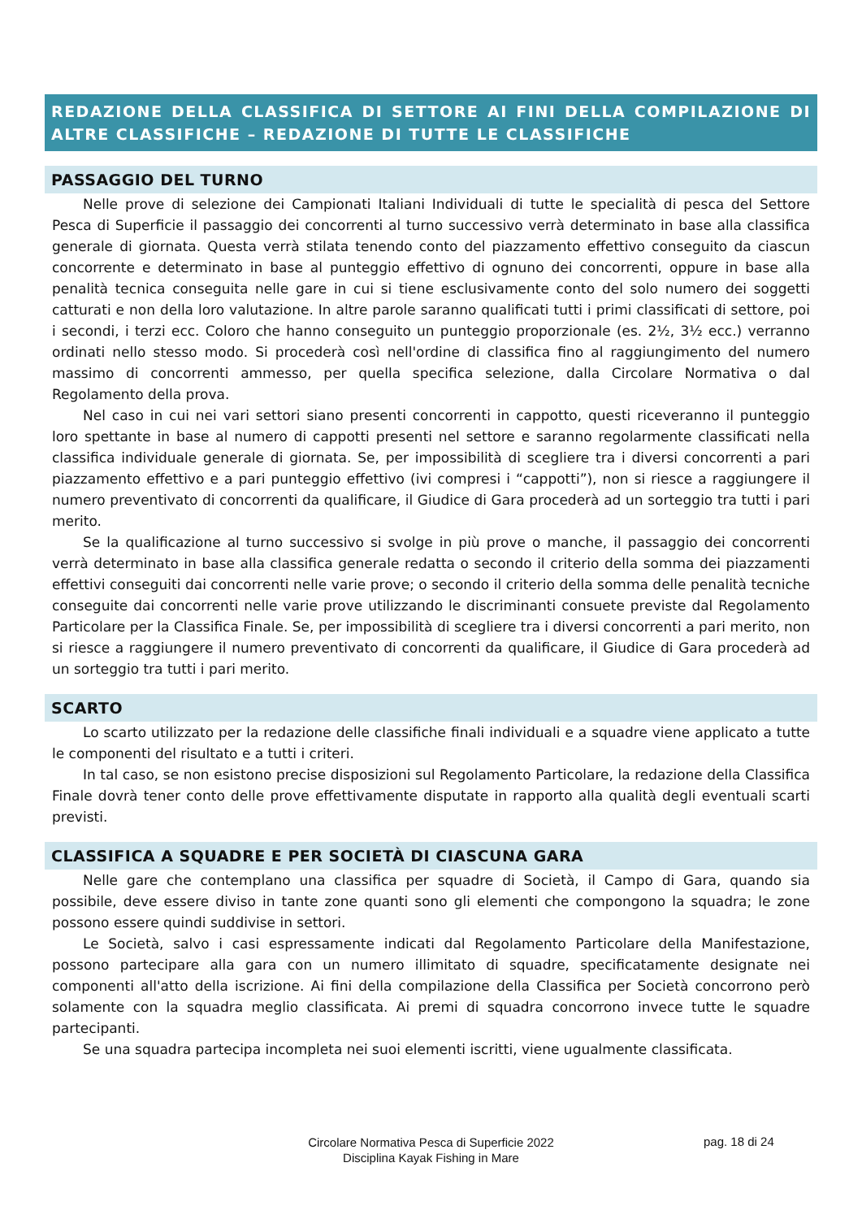REDAZIONE DELLA CLASSIFICA DI SETTORE AI FINI DELLA COMPILAZIONE DI ALTRE CLASSIFICHE – REDAZIONE DI TUTTE LE CLASSIFICHE
PASSAGGIO DEL TURNO
Nelle prove di selezione dei Campionati Italiani Individuali di tutte le specialità di pesca del Settore Pesca di Superficie il passaggio dei concorrenti al turno successivo verrà determinato in base alla classifica generale di giornata. Questa verrà stilata tenendo conto del piazzamento effettivo conseguito da ciascun concorrente e determinato in base al punteggio effettivo di ognuno dei concorrenti, oppure in base alla penalità tecnica conseguita nelle gare in cui si tiene esclusivamente conto del solo numero dei soggetti catturati e non della loro valutazione. In altre parole saranno qualificati tutti i primi classificati di settore, poi i secondi, i terzi ecc. Coloro che hanno conseguito un punteggio proporzionale (es. 2½, 3½ ecc.) verranno ordinati nello stesso modo. Si procederà così nell'ordine di classifica fino al raggiungimento del numero massimo di concorrenti ammesso, per quella specifica selezione, dalla Circolare Normativa o dal Regolamento della prova.
Nel caso in cui nei vari settori siano presenti concorrenti in cappotto, questi riceveranno il punteggio loro spettante in base al numero di cappotti presenti nel settore e saranno regolarmente classificati nella classifica individuale generale di giornata. Se, per impossibilità di scegliere tra i diversi concorrenti a pari piazzamento effettivo e a pari punteggio effettivo (ivi compresi i “cappotti”), non si riesce a raggiungere il numero preventivato di concorrenti da qualificare, il Giudice di Gara procederà ad un sorteggio tra tutti i pari merito.
Se la qualificazione al turno successivo si svolge in più prove o manche, il passaggio dei concorrenti verrà determinato in base alla classifica generale redatta o secondo il criterio della somma dei piazzamenti effettivi conseguiti dai concorrenti nelle varie prove; o secondo il criterio della somma delle penalità tecniche conseguite dai concorrenti nelle varie prove utilizzando le discriminanti consuete previste dal Regolamento Particolare per la Classifica Finale. Se, per impossibilità di scegliere tra i diversi concorrenti a pari merito, non si riesce a raggiungere il numero preventivato di concorrenti da qualificare, il Giudice di Gara procederà ad un sorteggio tra tutti i pari merito.
SCARTO
Lo scarto utilizzato per la redazione delle classifiche finali individuali e a squadre viene applicato a tutte le componenti del risultato e a tutti i criteri.
In tal caso, se non esistono precise disposizioni sul Regolamento Particolare, la redazione della Classifica Finale dovrà tener conto delle prove effettivamente disputate in rapporto alla qualità degli eventuali scarti previsti.
CLASSIFICA A SQUADRE E PER SOCIETÀ DI CIASCUNA GARA
Nelle gare che contemplano una classifica per squadre di Società, il Campo di Gara, quando sia possibile, deve essere diviso in tante zone quanti sono gli elementi che compongono la squadra; le zone possono essere quindi suddivise in settori.
Le Società, salvo i casi espressamente indicati dal Regolamento Particolare della Manifestazione, possono partecipare alla gara con un numero illimitato di squadre, specificatamente designate nei componenti all'atto della iscrizione. Ai fini della compilazione della Classifica per Società concorrono però solamente con la squadra meglio classificata. Ai premi di squadra concorrono invece tutte le squadre partecipanti.
Se una squadra partecipa incompleta nei suoi elementi iscritti, viene ugualmente classificata.
Circolare Normativa Pesca di Superficie 2022
Disciplina Kayak Fishing in Mare
pag. 18 di 24